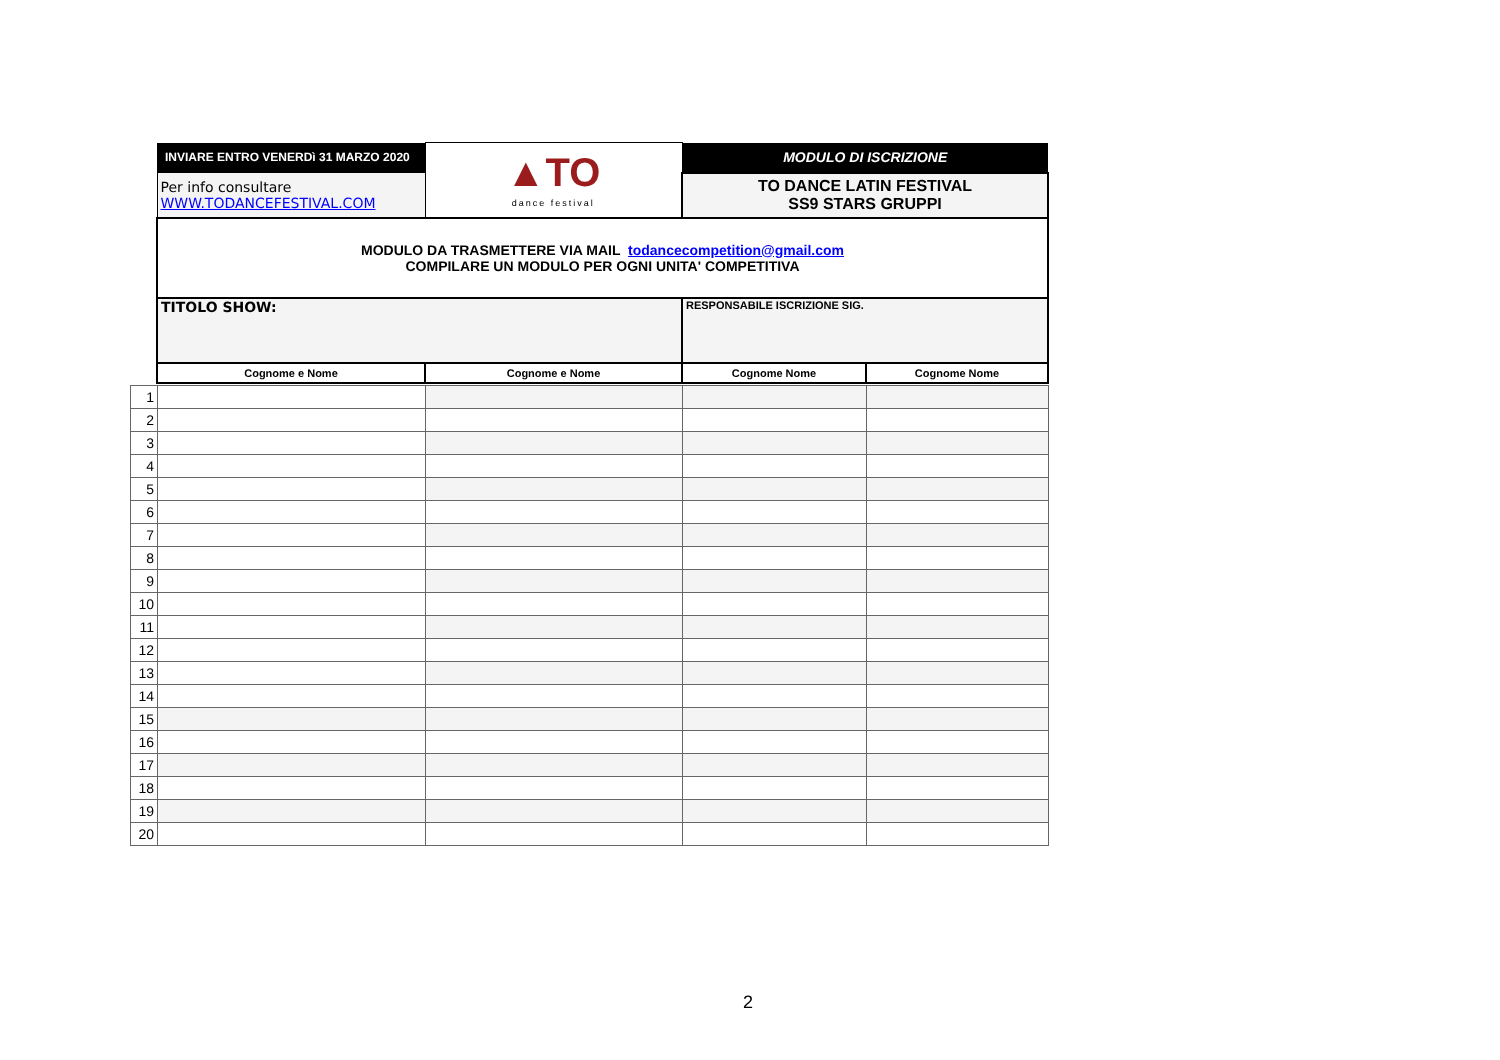| | INVIARE ENTRO VENERDì 31 MARZO 2020 | ▲TO dance festival | MODULO DI ISCRIZIONE | |
| | Per info consultare WWW.TODANCEFESTIVAL.COM | | TO DANCE LATIN FESTIVAL SS9 STARS GRUPPI | |
| | MODULO DA TRASMETTERE VIA MAIL todancecompetition@gmail.com COMPILARE UN MODULO PER OGNI UNITA' COMPETITIVA | | | |
| | TITOLO SHOW: | | RESPONSABILE ISCRIZIONE SIG. | |
| | Cognome e Nome | Cognome e Nome | Cognome Nome | Cognome Nome |
| 1 | | | | |
| 2 | | | | |
| 3 | | | | |
| 4 | | | | |
| 5 | | | | |
| 6 | | | | |
| 7 | | | | |
| 8 | | | | |
| 9 | | | | |
| 10 | | | | |
| 11 | | | | |
| 12 | | | | |
| 13 | | | | |
| 14 | | | | |
| 15 | | | | |
| 16 | | | | |
| 17 | | | | |
| 18 | | | | |
| 19 | | | | |
| 20 | | | | |
2